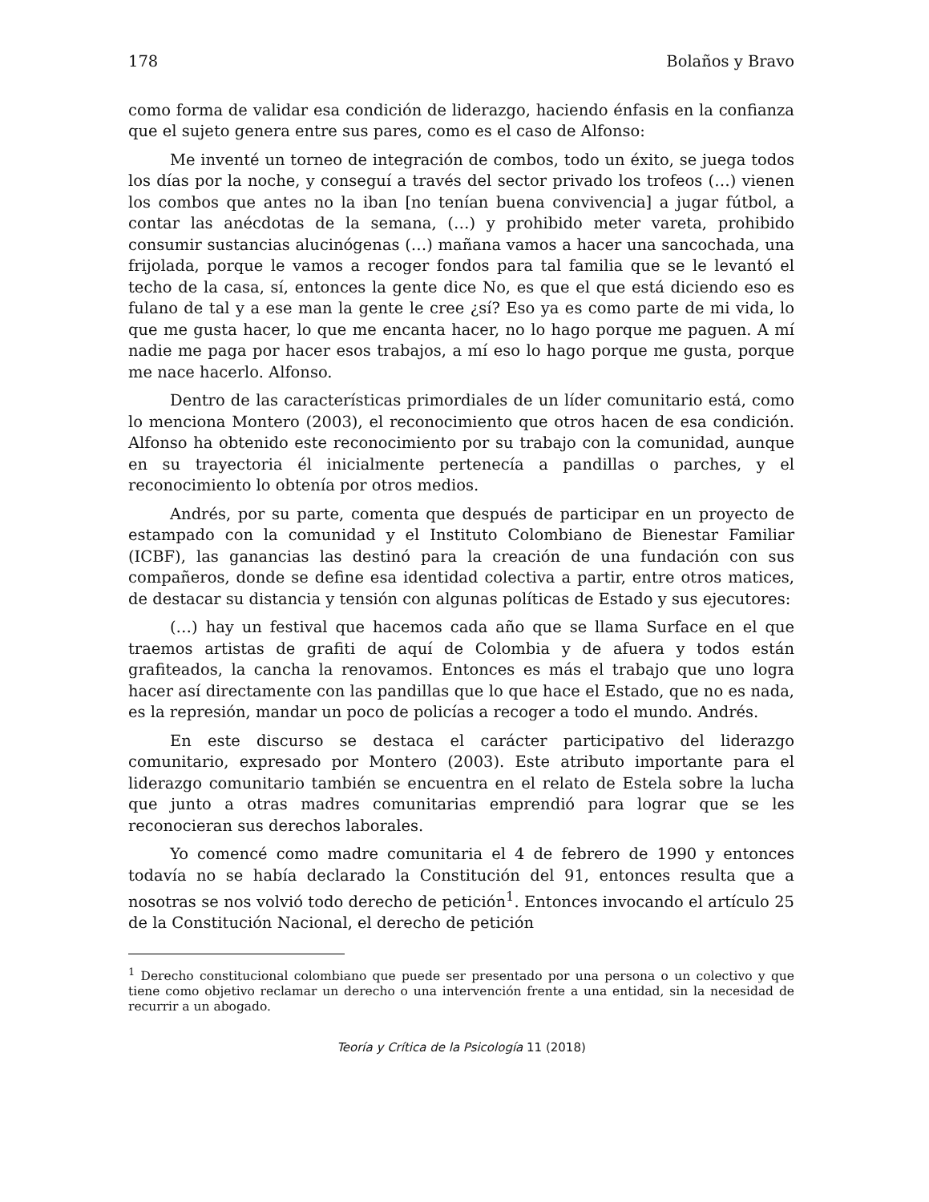178 Bolaños y Bravo
como forma de validar esa condición de liderazgo, haciendo énfasis en la confianza que el sujeto genera entre sus pares, como es el caso de Alfonso:
Me inventé un torneo de integración de combos, todo un éxito, se juega todos los días por la noche, y conseguí a través del sector privado los trofeos (…) vienen los combos que antes no la iban [no tenían buena convivencia] a jugar fútbol, a contar las anécdotas de la semana, (…) y prohibido meter vareta, prohibido consumir sustancias alucinógenas (…) mañana vamos a hacer una sancochada, una frijolada, porque le vamos a recoger fondos para tal familia que se le levantó el techo de la casa, sí, entonces la gente dice No, es que el que está diciendo eso es fulano de tal y a ese man la gente le cree ¿sí? Eso ya es como parte de mi vida, lo que me gusta hacer, lo que me encanta hacer, no lo hago porque me paguen. A mí nadie me paga por hacer esos trabajos, a mí eso lo hago porque me gusta, porque me nace hacerlo. Alfonso.
Dentro de las características primordiales de un líder comunitario está, como lo menciona Montero (2003), el reconocimiento que otros hacen de esa condición. Alfonso ha obtenido este reconocimiento por su trabajo con la comunidad, aunque en su trayectoria él inicialmente pertenecía a pandillas o parches, y el reconocimiento lo obtenía por otros medios.
Andrés, por su parte, comenta que después de participar en un proyecto de estampado con la comunidad y el Instituto Colombiano de Bienestar Familiar (ICBF), las ganancias las destinó para la creación de una fundación con sus compañeros, donde se define esa identidad colectiva a partir, entre otros matices, de destacar su distancia y tensión con algunas políticas de Estado y sus ejecutores:
(…) hay un festival que hacemos cada año que se llama Surface en el que traemos artistas de grafiti de aquí de Colombia y de afuera y todos están grafiteados, la cancha la renovamos. Entonces es más el trabajo que uno logra hacer así directamente con las pandillas que lo que hace el Estado, que no es nada, es la represión, mandar un poco de policías a recoger a todo el mundo. Andrés.
En este discurso se destaca el carácter participativo del liderazgo comunitario, expresado por Montero (2003). Este atributo importante para el liderazgo comunitario también se encuentra en el relato de Estela sobre la lucha que junto a otras madres comunitarias emprendió para lograr que se les reconocieran sus derechos laborales.
Yo comencé como madre comunitaria el 4 de febrero de 1990 y entonces todavía no se había declarado la Constitución del 91, entonces resulta que a nosotras se nos volvió todo derecho de petición<sup>1</sup>. Entonces invocando el artículo 25 de la Constitución Nacional, el derecho de petición
<sup>1</sup> Derecho constitucional colombiano que puede ser presentado por una persona o un colectivo y que tiene como objetivo reclamar un derecho o una intervención frente a una entidad, sin la necesidad de recurrir a un abogado.
Teoría y Crítica de la Psicología 11 (2018)